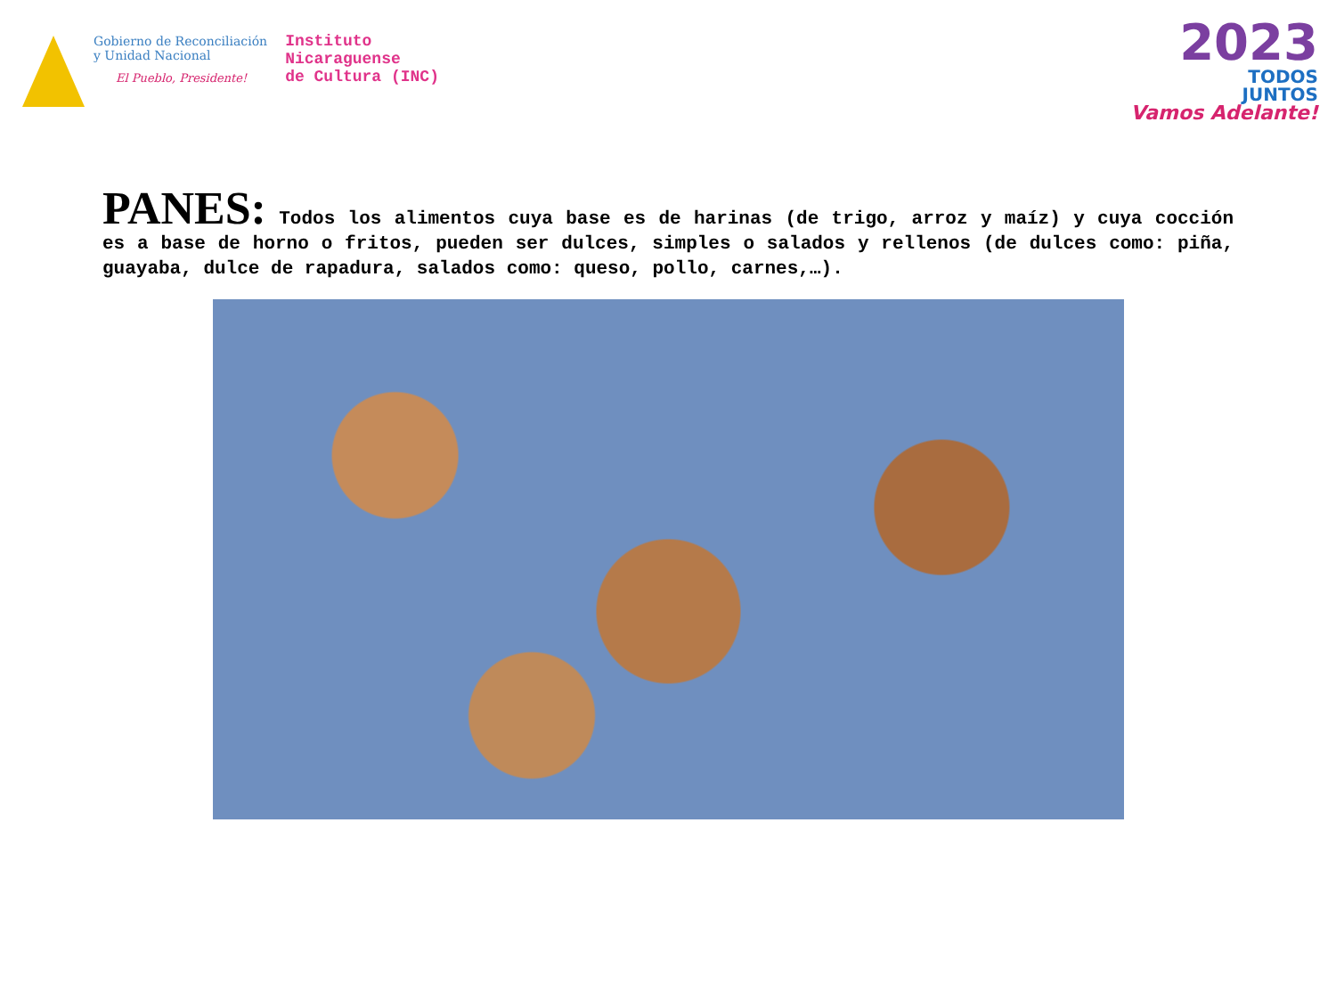Gobierno de Reconciliación
y Unidad Nacional
El Pueblo, Presidente!
Instituto
Nicaraguense
de Cultura (INC)
2023
TODOS
JUNTOS
Vamos Adelante!
PANES: Todos los alimentos cuya base es de harinas (de trigo, arroz y maíz) y cuya cocción es a base de horno o fritos, pueden ser dulces, simples o salados y rellenos (de dulces como: piña, guayaba, dulce de rapadura, salados como: queso, pollo, carnes,…).